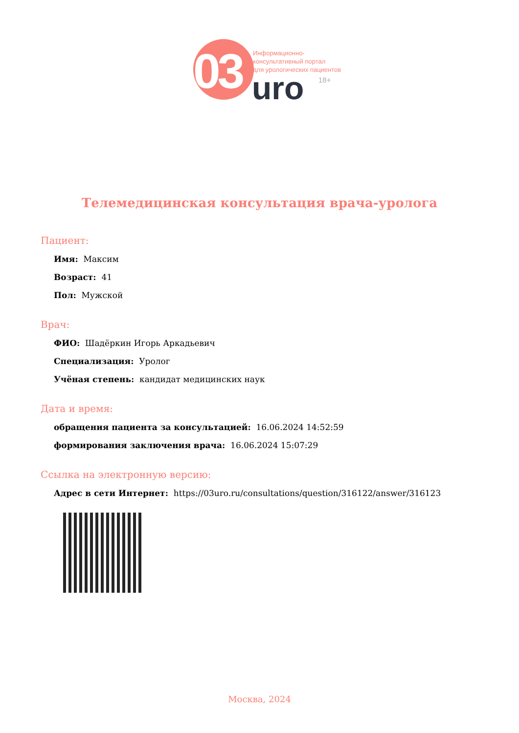03
Информационно-
консультативный портал
для урологических пациентов
uro 18+
Телемедицинская консультация врача-уролога
Пациент:
Имя: Максим
Возраст: 41
Пол: Мужской
Врач:
ФИО: Шадёркин Игорь Аркадьевич
Специализация: Уролог
Учёная степень: кандидат медицинских наук
Дата и время:
обращения пациента за консультацией: 16.06.2024 14:52:59
формирования заключения врача: 16.06.2024 15:07:29
Ссылка на электронную версию:
Адрес в сети Интернет: https://03uro.ru/consultations/question/316122/answer/316123
Москва, 2024